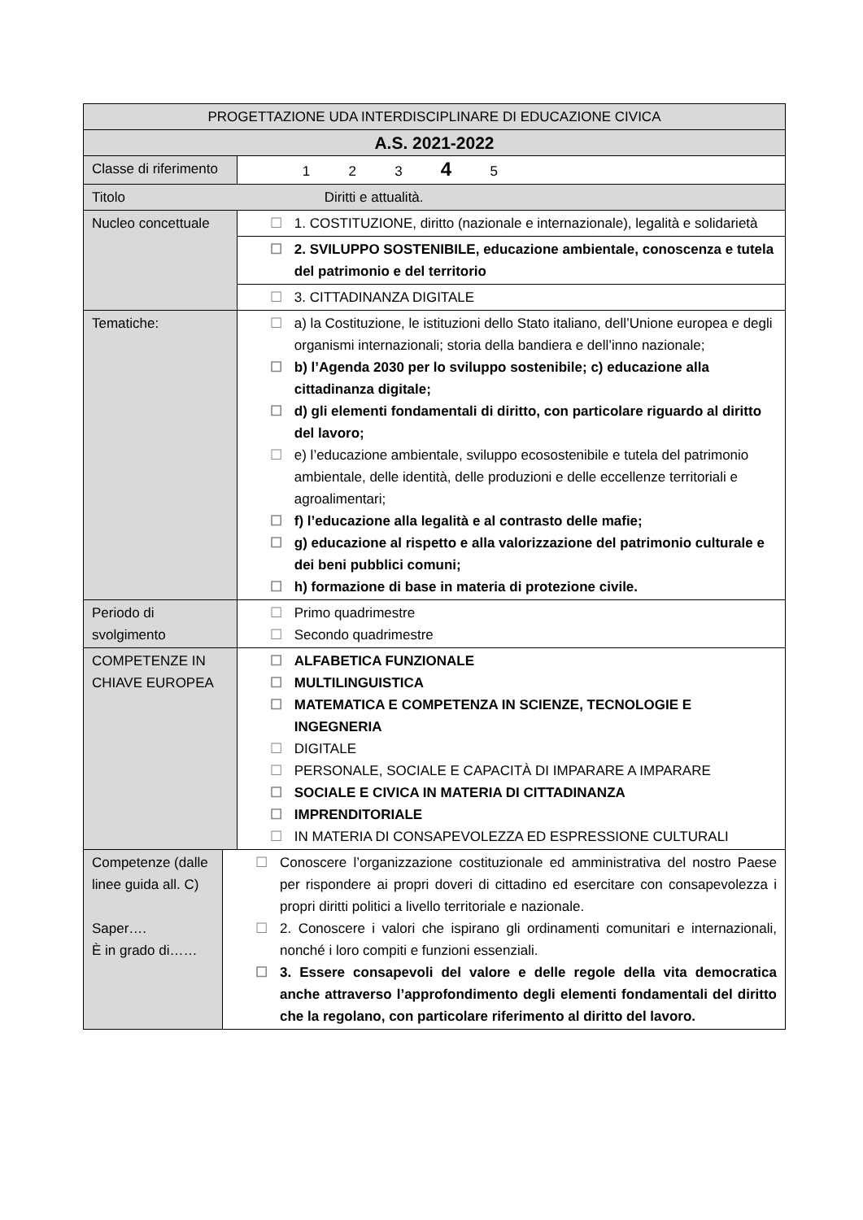| PROGETTAZIONE UDA INTERDISCIPLINARE DI EDUCAZIONE CIVICA | | |
| A.S. 2021-2022 | | |
| Classe di riferimento | | 1 2 3 4 5 |
| Titolo Diritti e attualità. | | |
| Nucleo concettuale | | ☐ 1. COSTITUZIONE, diritto (nazionale e internazionale), legalità e solidarietà |
| | | ☐ 2. SVILUPPO SOSTENIBILE, educazione ambientale, conoscenza e tutela del patrimonio e del territorio |
| | | ☐ 3. CITTADINANZA DIGITALE |
| Tematiche: | | ☐ a) la Costituzione, le istituzioni dello Stato italiano, dell’Unione europea e degli organismi internazionali; storia della bandiera e dell’inno nazionale; ☐ b) l’Agenda 2030 per lo sviluppo sostenibile; c) educazione alla cittadinanza digitale; ☐ d) gli elementi fondamentali di diritto, con particolare riguardo al diritto del lavoro; ☐ e) l’educazione ambientale, sviluppo ecosostenibile e tutela del patrimonio ambientale, delle identità, delle produzioni e delle eccellenze territoriali e agroalimentari; ☐ f) l’educazione alla legalità e al contrasto delle mafie; ☐ g) educazione al rispetto e alla valorizzazione del patrimonio culturale e dei beni pubblici comuni; ☐ h) formazione di base in materia di protezione civile. |
| Periodo di svolgimento | | ☐ Primo quadrimestre ☐ Secondo quadrimestre |
| COMPETENZE IN CHIAVE EUROPEA | | ☐ ALFABETICA FUNZIONALE ☐ MULTILINGUISTICA ☐ MATEMATICA E COMPETENZA IN SCIENZE, TECNOLOGIE E INGEGNERIA ☐ DIGITALE ☐ PERSONALE, SOCIALE E CAPACITÀ DI IMPARARE A IMPARARE ☐ SOCIALE E CIVICA IN MATERIA DI CITTADINANZA ☐ IMPRENDITORIALE ☐ IN MATERIA DI CONSAPEVOLEZZA ED ESPRESSIONE CULTURALI |
| Competenze (dalle linee guida all. C) Saper…. È in grado di…… | ☐ Conoscere l’organizzazione costituzionale ed amministrativa del nostro Paese per rispondere ai propri doveri di cittadino ed esercitare con consapevolezza i propri diritti politici a livello territoriale e nazionale. ☐ 2. Conoscere i valori che ispirano gli ordinamenti comunitari e internazionali, nonché i loro compiti e funzioni essenziali. ☐ 3. Essere consapevoli del valore e delle regole della vita democratica anche attraverso l’approfondimento degli elementi fondamentali del diritto che la regolano, con particolare riferimento al diritto del lavoro. | |